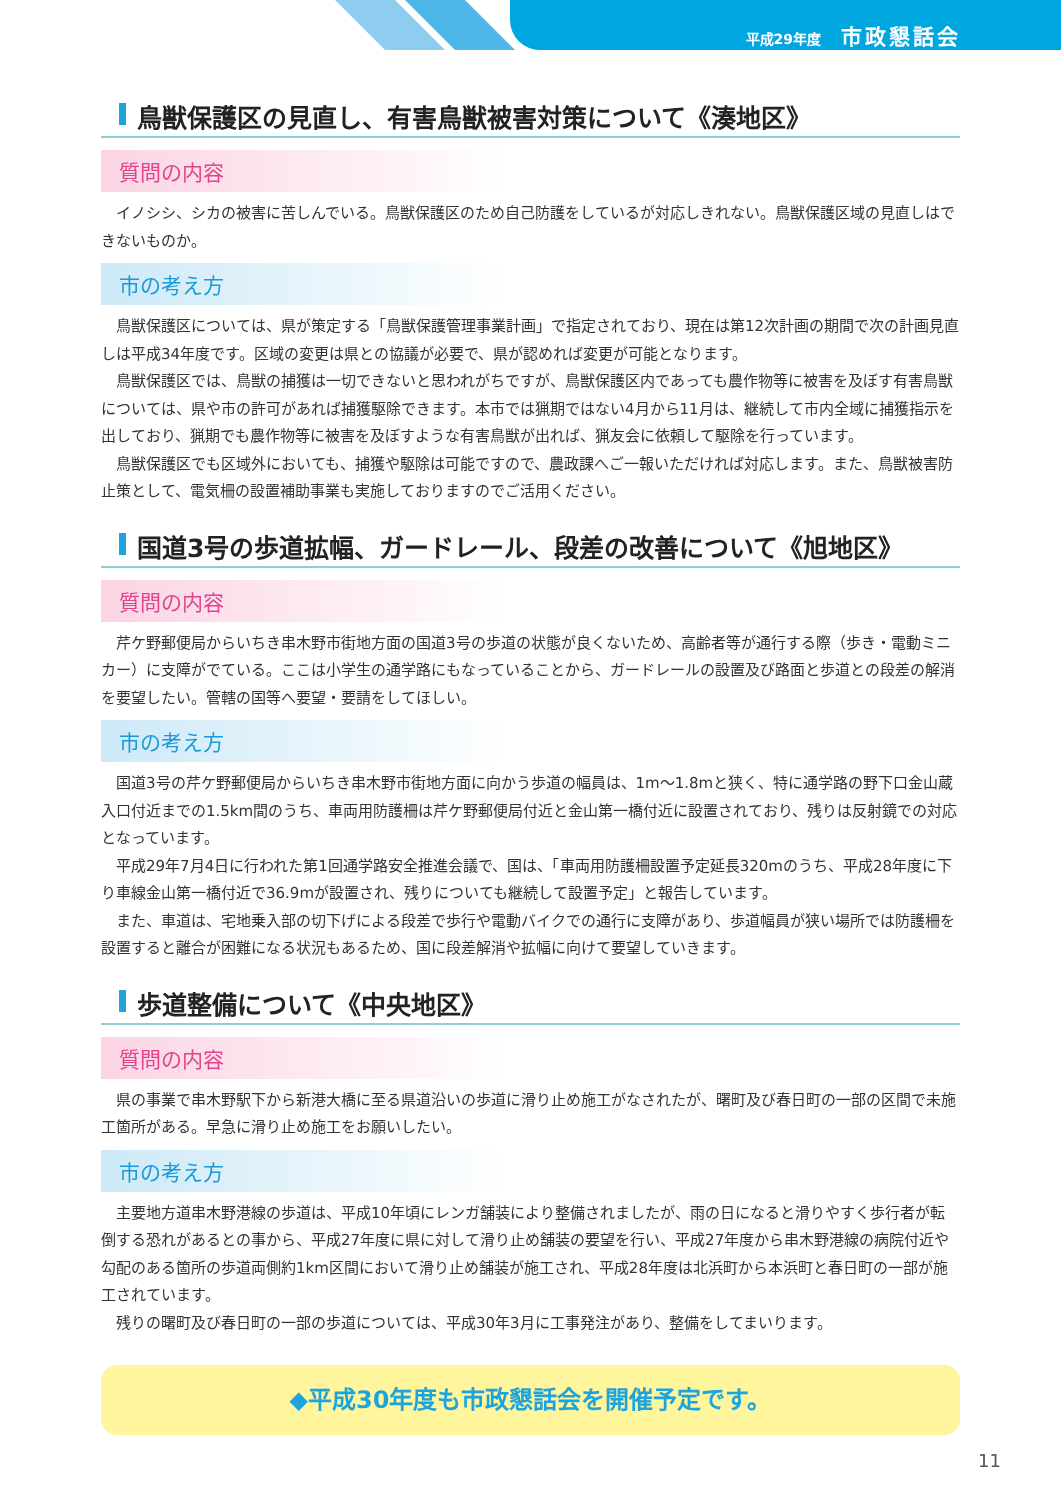平成29年度 市政懇話会
鳥獣保護区の見直し、有害鳥獣被害対策について《湊地区》
質問の内容
イノシシ、シカの被害に苦しんでいる。鳥獣保護区のため自己防護をしているが対応しきれない。鳥獣保護区域の見直しはできないものか。
市の考え方
鳥獣保護区については、県が策定する「鳥獣保護管理事業計画」で指定されており、現在は第12次計画の期間で次の計画見直しは平成34年度です。区域の変更は県との協議が必要で、県が認めれば変更が可能となります。
鳥獣保護区では、鳥獣の捕獲は一切できないと思われがちですが、鳥獣保護区内であっても農作物等に被害を及ぼす有害鳥獣については、県や市の許可があれば捕獲駆除できます。本市では猟期ではない4月から11月は、継続して市内全域に捕獲指示を出しており、猟期でも農作物等に被害を及ぼすような有害鳥獣が出れば、猟友会に依頼して駆除を行っています。
鳥獣保護区でも区域外においても、捕獲や駆除は可能ですので、農政課へご一報いただければ対応します。また、鳥獣被害防止策として、電気柵の設置補助事業も実施しておりますのでご活用ください。
国道3号の歩道拡幅、ガードレール、段差の改善について《旭地区》
質問の内容
芹ケ野郵便局からいちき串木野市街地方面の国道3号の歩道の状態が良くないため、高齢者等が通行する際（歩き・電動ミニカー）に支障がでている。ここは小学生の通学路にもなっていることから、ガードレールの設置及び路面と歩道との段差の解消を要望したい。管轄の国等へ要望・要請をしてほしい。
市の考え方
国道3号の芹ケ野郵便局からいちき串木野市街地方面に向かう歩道の幅員は、1m〜1.8mと狭く、特に通学路の野下口金山蔵入口付近までの1.5km間のうち、車両用防護柵は芹ケ野郵便局付近と金山第一橋付近に設置されており、残りは反射鏡での対応となっています。
平成29年7月4日に行われた第1回通学路安全推進会議で、国は、「車両用防護柵設置予定延長320mのうち、平成28年度に下り車線金山第一橋付近で36.9mが設置され、残りについても継続して設置予定」と報告しています。
また、車道は、宅地乗入部の切下げによる段差で歩行や電動バイクでの通行に支障があり、歩道幅員が狭い場所では防護柵を設置すると離合が困難になる状況もあるため、国に段差解消や拡幅に向けて要望していきます。
歩道整備について《中央地区》
質問の内容
県の事業で串木野駅下から新港大橋に至る県道沿いの歩道に滑り止め施工がなされたが、曙町及び春日町の一部の区間で未施工箇所がある。早急に滑り止め施工をお願いしたい。
市の考え方
主要地方道串木野港線の歩道は、平成10年頃にレンガ舗装により整備されましたが、雨の日になると滑りやすく歩行者が転倒する恐れがあるとの事から、平成27年度に県に対して滑り止め舗装の要望を行い、平成27年度から串木野港線の病院付近や勾配のある箇所の歩道両側約1km区間において滑り止め舗装が施工され、平成28年度は北浜町から本浜町と春日町の一部が施工されています。
残りの曙町及び春日町の一部の歩道については、平成30年3月に工事発注があり、整備をしてまいります。
◆平成30年度も市政懇話会を開催予定です。
11